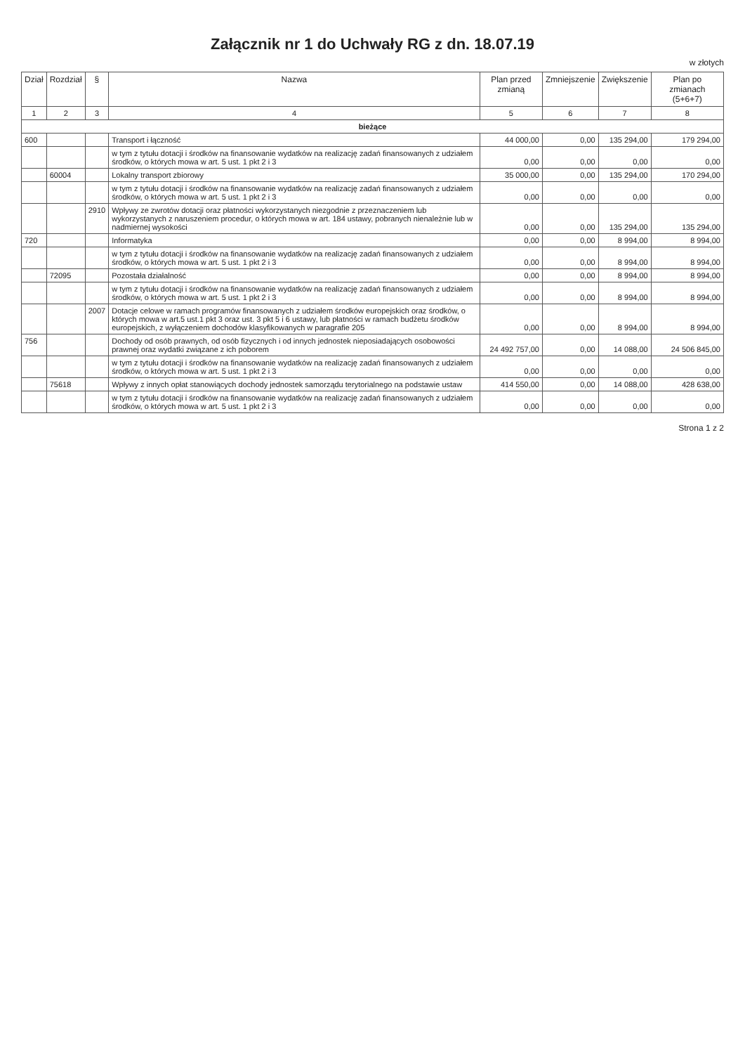Załącznik nr 1 do Uchwały RG z dn. 18.07.19
w złotych
| Dział | Rozdział | § | Nazwa | Plan przed zmianą | Zmniejszenie | Zwiększenie | Plan po zmianach (5+6+7) |
| --- | --- | --- | --- | --- | --- | --- | --- |
| 1 | 2 | 3 | 4 | 5 | 6 | 7 | 8 |
| bieżące | | | | | | | |
| 600 | | | Transport i łączność | 44 000,00 | 0,00 | 135 294,00 | 179 294,00 |
| | | | w tym z tytułu dotacji i środków na finansowanie wydatków na realizację zadań finansowanych z udziałem środków, o których mowa w art. 5 ust. 1 pkt 2 i 3 | 0,00 | 0,00 | 0,00 | 0,00 |
| | 60004 | | Lokalny transport zbiorowy | 35 000,00 | 0,00 | 135 294,00 | 170 294,00 |
| | | | w tym z tytułu dotacji i środków na finansowanie wydatków na realizację zadań finansowanych z udziałem środków, o których mowa w art. 5 ust. 1 pkt 2 i 3 | 0,00 | 0,00 | 0,00 | 0,00 |
| | | 2910 | Wpływy ze zwrotów dotacji oraz płatności wykorzystanych niezgodnie z przeznaczeniem lub wykorzystanych z naruszeniem procedur, o których mowa w art. 184 ustawy, pobranych nienależnie lub w nadmiernej wysokości | 0,00 | 0,00 | 135 294,00 | 135 294,00 |
| 720 | | | Informatyka | 0,00 | 0,00 | 8 994,00 | 8 994,00 |
| | | | w tym z tytułu dotacji i środków na finansowanie wydatków na realizację zadań finansowanych z udziałem środków, o których mowa w art. 5 ust. 1 pkt 2 i 3 | 0,00 | 0,00 | 8 994,00 | 8 994,00 |
| | 72095 | | Pozostała działalność | 0,00 | 0,00 | 8 994,00 | 8 994,00 |
| | | | w tym z tytułu dotacji i środków na finansowanie wydatków na realizację zadań finansowanych z udziałem środków, o których mowa w art. 5 ust. 1 pkt 2 i 3 | 0,00 | 0,00 | 8 994,00 | 8 994,00 |
| | | 2007 | Dotacje celowe w ramach programów finansowanych z udziałem środków europejskich oraz środków, o których mowa w art.5 ust.1 pkt 3 oraz ust. 3 pkt 5 i 6 ustawy, lub płatności w ramach budżetu środków europejskich, z wyłączeniem dochodów klasyfikowanych w paragrafie 205 | 0,00 | 0,00 | 8 994,00 | 8 994,00 |
| 756 | | | Dochody od osób prawnych, od osób fizycznych i od innych jednostek nieposiadających osobowości prawnej oraz wydatki związane z ich poborem | 24 492 757,00 | 0,00 | 14 088,00 | 24 506 845,00 |
| | | | w tym z tytułu dotacji i środków na finansowanie wydatków na realizację zadań finansowanych z udziałem środków, o których mowa w art. 5 ust. 1 pkt 2 i 3 | 0,00 | 0,00 | 0,00 | 0,00 |
| | 75618 | | Wpływy z innych opłat stanowiących dochody jednostek samorządu terytorialnego na podstawie ustaw | 414 550,00 | 0,00 | 14 088,00 | 428 638,00 |
| | | | w tym z tytułu dotacji i środków na finansowanie wydatków na realizację zadań finansowanych z udziałem środków, o których mowa w art. 5 ust. 1 pkt 2 i 3 | 0,00 | 0,00 | 0,00 | 0,00 |
Strona 1 z 2